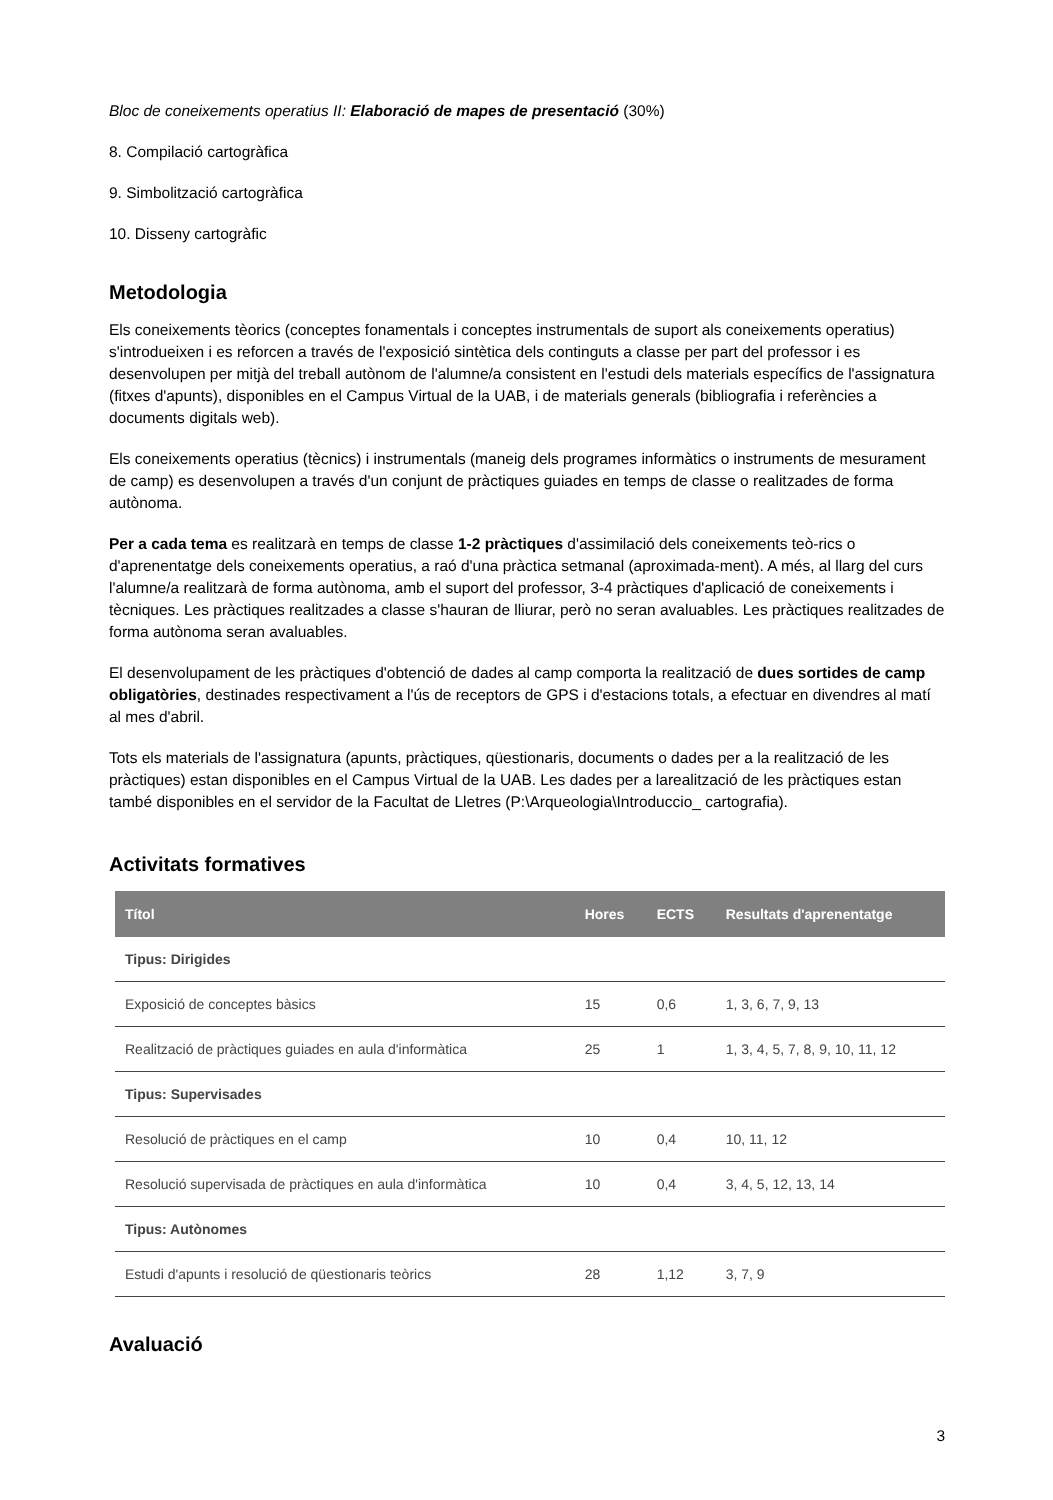Bloc de coneixements operatius II: Elaboració de mapes de presentació (30%)
8. Compilació cartogràfica
9. Simbolització cartogràfica
10. Disseny cartogràfic
Metodologia
Els coneixements tèorics (conceptes fonamentals i conceptes instrumentals de suport als coneixements operatius) s'introdueixen i es reforcen a través de l'exposició sintètica dels continguts a classe per part del professor i es desenvolupen per mitjà del treball autònom de l'alumne/a consistent en l'estudi dels materials específics de l'assignatura (fitxes d'apunts), disponibles en el Campus Virtual de la UAB, i de materials generals (bibliografia i referències a documents digitals web).
Els coneixements operatius (tècnics) i instrumentals (maneig dels programes informàtics o instruments de mesurament de camp) es desenvolupen a través d'un conjunt de pràctiques guiades en temps de classe o realitzades de forma autònoma.
Per a cada tema es realitzarà en temps de classe 1-2 pràctiques d'assimilació dels coneixements teò-rics o d'aprenentatge dels coneixements operatius, a raó d'una pràctica setmanal (aproximada-ment). A més, al llarg del curs l'alumne/a realitzarà de forma autònoma, amb el suport del professor, 3-4 pràctiques d'aplicació de coneixements i tècniques. Les pràctiques realitzades a classe s'hauran de lliurar, però no seran avaluables. Les pràctiques realitzades de forma autònoma seran avaluables.
El desenvolupament de les pràctiques d'obtenció de dades al camp comporta la realització de dues sortides de camp obligatòries, destinades respectivament a l'ús de receptors de GPS i d'estacions totals, a efectuar en divendres al matí al mes d'abril.
Tots els materials de l'assignatura (apunts, pràctiques, qüestionaris, documents o dades per a la realització de les pràctiques) estan disponibles en el Campus Virtual de la UAB. Les dades per a larealització de les pràctiques estan també disponibles en el servidor de la Facultat de Lletres (P:\Arqueologia\Introduccio_ cartografia).
Activitats formatives
| Títol | Hores | ECTS | Resultats d'aprenentatge |
| --- | --- | --- | --- |
| Tipus: Dirigides | | | |
| Exposició de conceptes bàsics | 15 | 0,6 | 1, 3, 6, 7, 9, 13 |
| Realització de pràctiques guiades en aula d'informàtica | 25 | 1 | 1, 3, 4, 5, 7, 8, 9, 10, 11, 12 |
| Tipus: Supervisades | | | |
| Resolució de pràctiques en el camp | 10 | 0,4 | 10, 11, 12 |
| Resolució supervisada de pràctiques en aula d'informàtica | 10 | 0,4 | 3, 4, 5, 12, 13, 14 |
| Tipus: Autònomes | | | |
| Estudi d'apunts i resolució de qüestionaris teòrics | 28 | 1,12 | 3, 7, 9 |
Avaluació
3